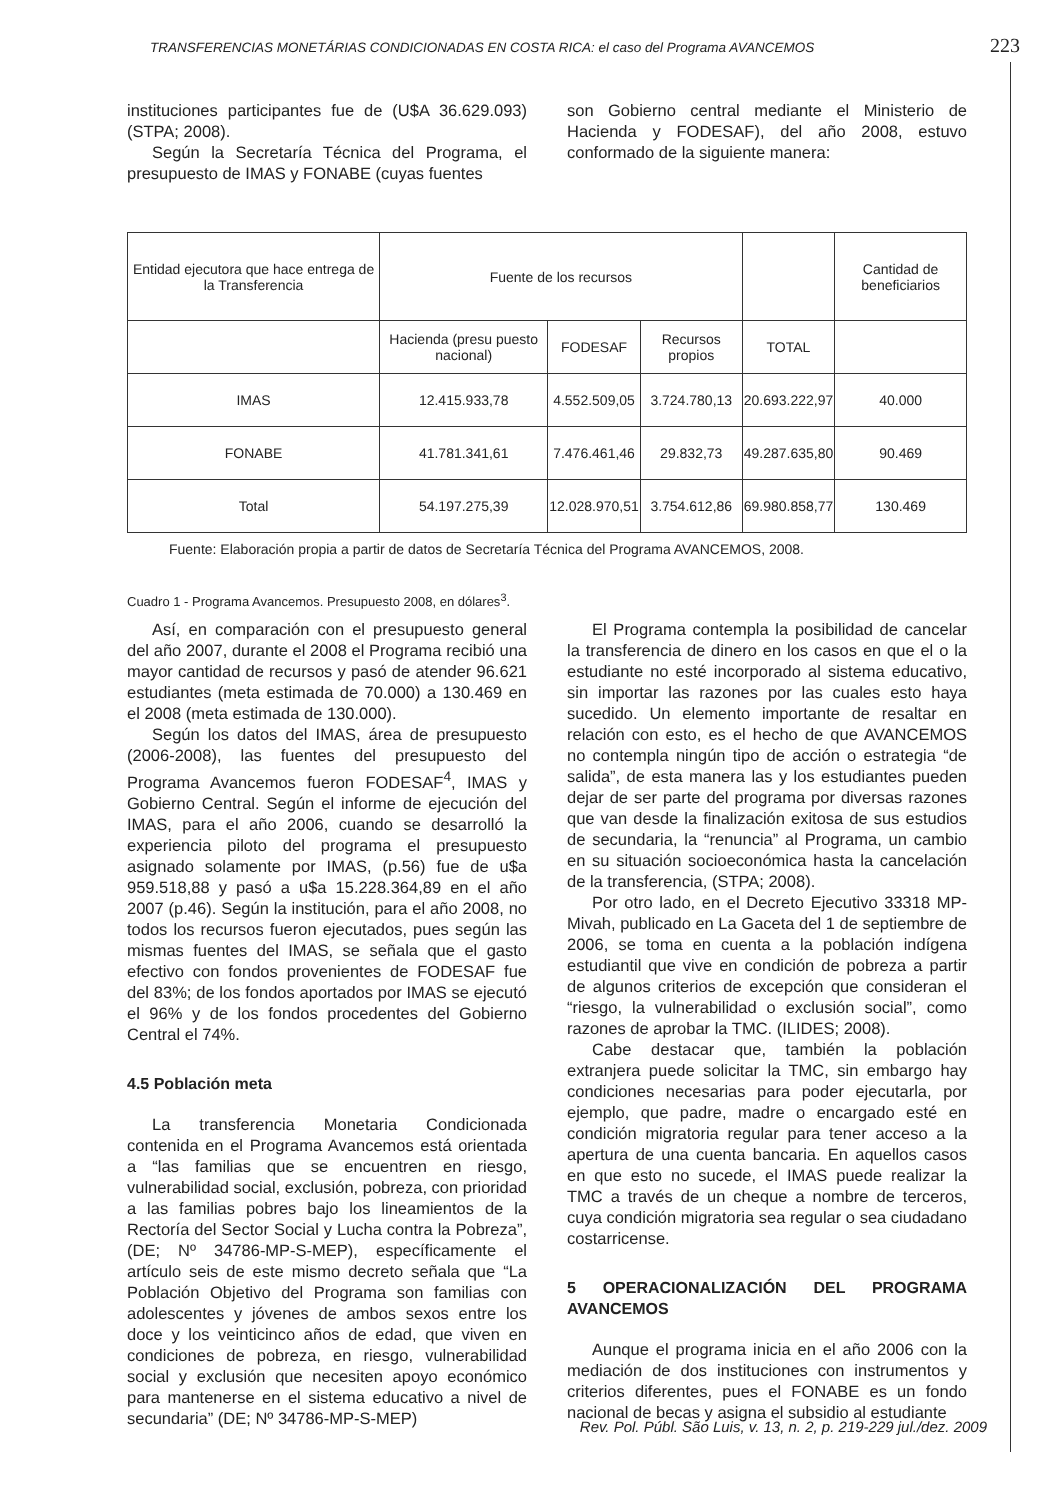TRANSFERENCIAS MONETÁRIAS CONDICIONADAS EN COSTA RICA: el caso del Programa AVANCEMOS 223
instituciones participantes fue de (U$A 36.629.093) (STPA; 2008).
Según la Secretaría Técnica del Programa, el presupuesto de IMAS y FONABE (cuyas fuentes
son Gobierno central mediante el Ministerio de Hacienda y FODESAF), del año 2008, estuvo conformado de la siguiente manera:
| Entidad ejecutora que hace entrega de la Transferencia | Fuente de los recursos | | | | Cantidad de beneficiarios |
| | Hacienda (presu puesto nacional) | FODESAF | Recursos propios | TOTAL | |
| IMAS | 12.415.933,78 | 4.552.509,05 | 3.724.780,13 | 20.693.222,97 | 40.000 |
| FONABE | 41.781.341,61 | 7.476.461,46 | 29.832,73 | 49.287.635,80 | 90.469 |
| Total | 54.197.275,39 | 12.028.970,51 | 3.754.612,86 | 69.980.858,77 | 130.469 |
Fuente: Elaboración propia a partir de datos de Secretaría Técnica del Programa AVANCEMOS, 2008.
Cuadro 1 - Programa Avancemos. Presupuesto 2008, en dólares<sup>3</sup>.
Así, en comparación con el presupuesto general del año 2007, durante el 2008 el Programa recibió una mayor cantidad de recursos y pasó de atender 96.621 estudiantes (meta estimada de 70.000) a 130.469 en el 2008 (meta estimada de 130.000).
Según los datos del IMAS, área de presupuesto (2006-2008), las fuentes del presupuesto del Programa Avancemos fueron FODESAF<sup>4</sup>, IMAS y Gobierno Central. Según el informe de ejecución del IMAS, para el año 2006, cuando se desarrolló la experiencia piloto del programa el presupuesto asignado solamente por IMAS, (p.56) fue de u$a 959.518,88 y pasó a u$a 15.228.364,89 en el año 2007 (p.46). Según la institución, para el año 2008, no todos los recursos fueron ejecutados, pues según las mismas fuentes del IMAS, se señala que el gasto efectivo con fondos provenientes de FODESAF fue del 83%; de los fondos aportados por IMAS se ejecutó el 96% y de los fondos procedentes del Gobierno Central el 74%.
4.5 Población meta
La transferencia Monetaria Condicionada contenida en el Programa Avancemos está orientada a “las familias que se encuentren en riesgo, vulnerabilidad social, exclusión, pobreza, con prioridad a las familias pobres bajo los lineamientos de la Rectoría del Sector Social y Lucha contra la Pobreza”, (DE; Nº 34786-MP-S-MEP), específicamente el artículo seis de este mismo decreto señala que “La Población Objetivo del Programa son familias con adolescentes y jóvenes de ambos sexos entre los doce y los veinticinco años de edad, que viven en condiciones de pobreza, en riesgo, vulnerabilidad social y exclusión que necesiten apoyo económico para mantenerse en el sistema educativo a nivel de secundaria” (DE; Nº 34786-MP-S-MEP)
El Programa contempla la posibilidad de cancelar la transferencia de dinero en los casos en que el o la estudiante no esté incorporado al sistema educativo, sin importar las razones por las cuales esto haya sucedido. Un elemento importante de resaltar en relación con esto, es el hecho de que AVANCEMOS no contempla ningún tipo de acción o estrategia “de salida”, de esta manera las y los estudiantes pueden dejar de ser parte del programa por diversas razones que van desde la finalización exitosa de sus estudios de secundaria, la “renuncia” al Programa, un cambio en su situación socioeconómica hasta la cancelación de la transferencia, (STPA; 2008).
Por otro lado, en el Decreto Ejecutivo 33318 MP-Mivah, publicado en La Gaceta del 1 de septiembre de 2006, se toma en cuenta a la población indígena estudiantil que vive en condición de pobreza a partir de algunos criterios de excepción que consideran el “riesgo, la vulnerabilidad o exclusión social”, como razones de aprobar la TMC. (ILIDES; 2008).
Cabe destacar que, también la población extranjera puede solicitar la TMC, sin embargo hay condiciones necesarias para poder ejecutarla, por ejemplo, que padre, madre o encargado esté en condición migratoria regular para tener acceso a la apertura de una cuenta bancaria. En aquellos casos en que esto no sucede, el IMAS puede realizar la TMC a través de un cheque a nombre de terceros, cuya condición migratoria sea regular o sea ciudadano costarricense.
5 OPERACIONALIZACIÓN DEL PROGRAMA AVANCEMOS
Aunque el programa inicia en el año 2006 con la mediación de dos instituciones con instrumentos y criterios diferentes, pues el FONABE es un fondo nacional de becas y asigna el subsidio al estudiante
Rev. Pol. Públ. São Luis, v. 13, n. 2, p. 219-229 jul./dez. 2009